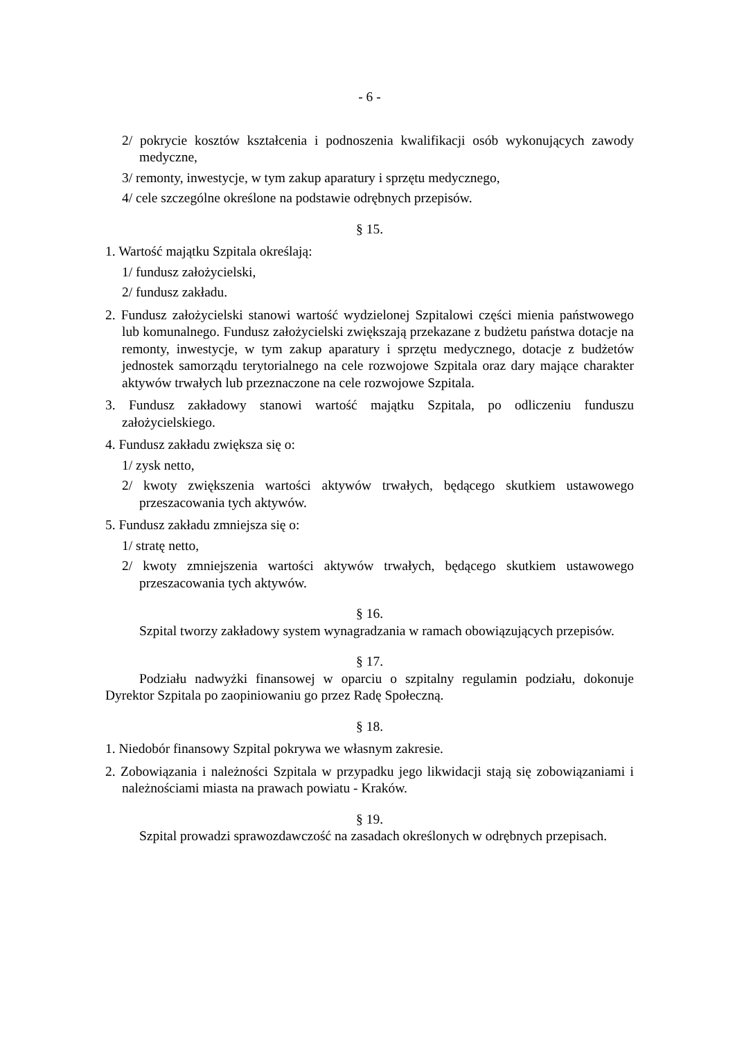- 6 -
2/ pokrycie kosztów kształcenia i podnoszenia kwalifikacji osób wykonujących zawody medyczne,
3/ remonty, inwestycje, w tym zakup aparatury i sprzętu medycznego,
4/ cele szczególne określone na podstawie odrębnych przepisów.
§ 15.
1. Wartość majątku Szpitala określają:
1/ fundusz założycielski,
2/ fundusz zakładu.
2. Fundusz założycielski stanowi wartość wydzielonej Szpitalowi części mienia państwowego lub komunalnego. Fundusz założycielski zwiększają przekazane z budżetu państwa dotacje na remonty, inwestycje, w tym zakup aparatury i sprzętu medycznego, dotacje z budżetów jednostek samorządu terytorialnego na cele rozwojowe Szpitala oraz dary mające charakter aktywów trwałych lub przeznaczone na cele rozwojowe Szpitala.
3. Fundusz zakładowy stanowi wartość majątku Szpitala, po odliczeniu funduszu założycielskiego.
4. Fundusz zakładu zwiększa się o:
1/ zysk netto,
2/ kwoty zwiększenia wartości aktywów trwałych, będącego skutkiem ustawowego przeszacowania tych aktywów.
5. Fundusz zakładu zmniejsza się o:
1/ stratę netto,
2/ kwoty zmniejszenia wartości aktywów trwałych, będącego skutkiem ustawowego przeszacowania tych aktywów.
§ 16.
Szpital tworzy zakładowy system wynagradzania w ramach obowiązujących przepisów.
§ 17.
Podziału nadwyżki finansowej w oparciu o szpitalny regulamin podziału, dokonuje Dyrektor Szpitala po zaopiniowaniu go przez Radę Społeczną.
§ 18.
1. Niedobór finansowy Szpital pokrywa we własnym zakresie.
2. Zobowiązania i należności Szpitala w przypadku jego likwidacji stają się zobowiązaniami i należnościami miasta na prawach powiatu - Kraków.
§ 19.
Szpital prowadzi sprawozdawczość na zasadach określonych w odrębnych przepisach.